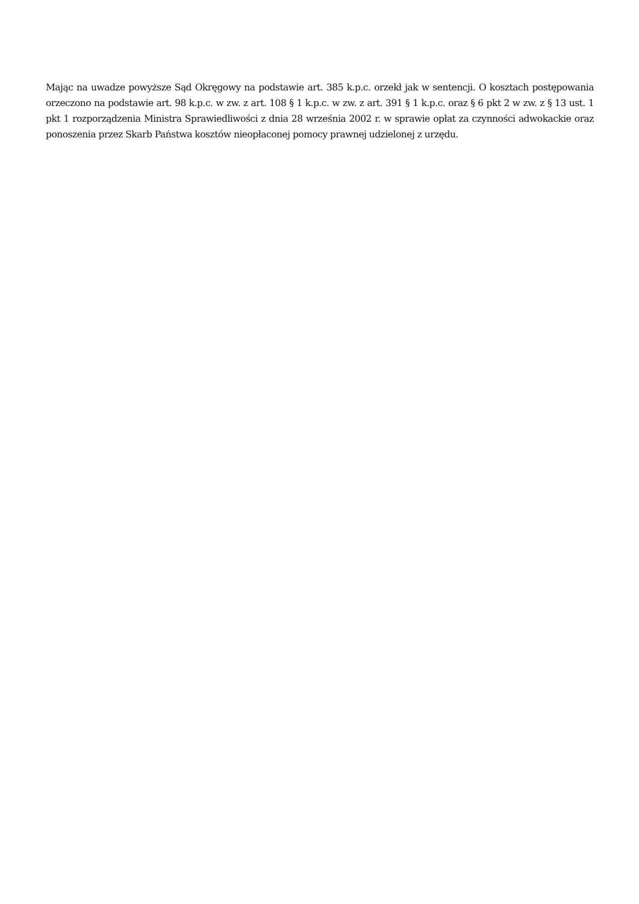Mając na uwadze powyższe Sąd Okręgowy na podstawie art. 385 k.p.c. orzekł jak w sentencji. O kosztach postępowania orzeczono na podstawie art. 98 k.p.c. w zw. z art. 108 § 1 k.p.c. w zw. z art. 391 § 1 k.p.c. oraz § 6 pkt 2 w zw. z § 13 ust. 1 pkt 1 rozporządzenia Ministra Sprawiedliwości z dnia 28 września 2002 r. w sprawie opłat za czynności adwokackie oraz ponoszenia przez Skarb Państwa kosztów nieopłaconej pomocy prawnej udzielonej z urzędu.